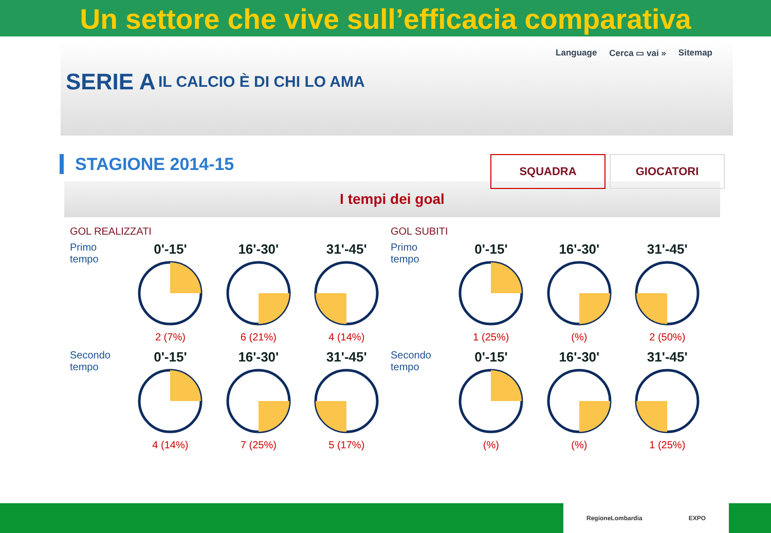Un settore che vive sull’efficacia comparativa
Language Cerca ▭ vai » Sitemap
SERIE A IL CALCIO È DI CHI LO AMA
STAGIONE 2014-15
SQUADRA GIOCATORI
I tempi dei goal
GOL REALIZZATI
Primo tempo
0'-15'
2 (7%)
16'-30'
6 (21%)
31'-45'
4 (14%)
Secondo tempo
0'-15'
4 (14%)
16'-30'
7 (25%)
31'-45'
5 (17%)
GOL SUBITI
Primo tempo
0'-15'
1 (25%)
16'-30'
(%)
31'-45'
2 (50%)
Secondo tempo
0'-15'
(%)
16'-30'
(%)
31'-45'
1 (25%)
RegioneLombardia EXPO